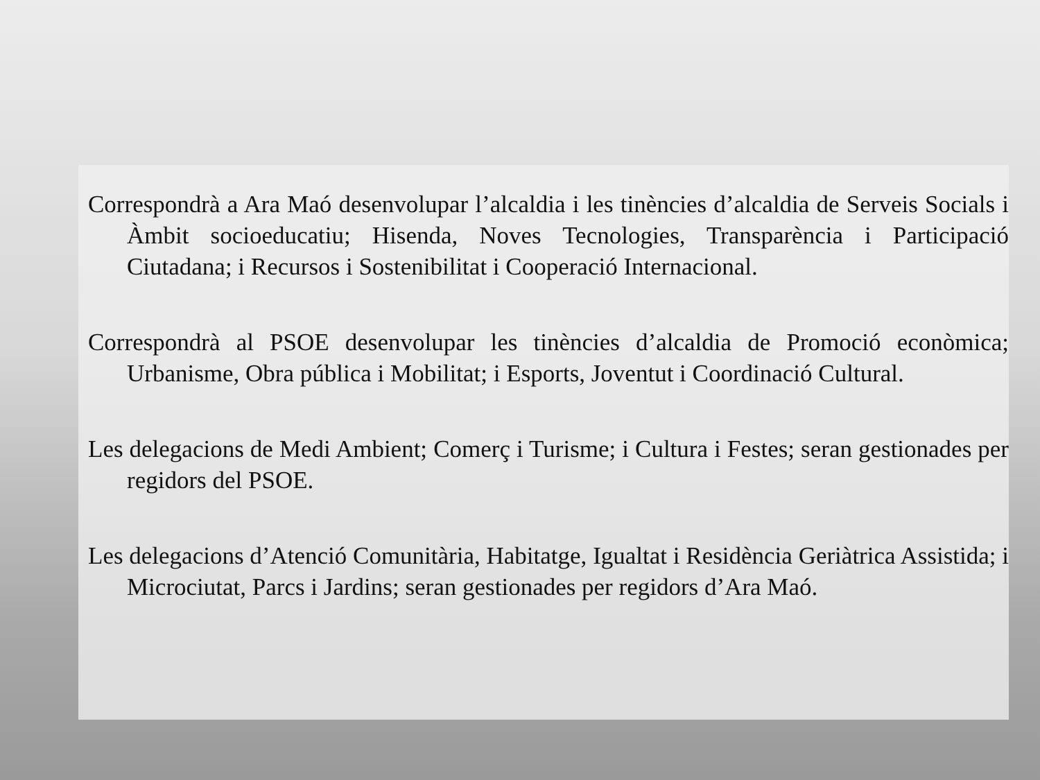Correspondrà a Ara Maó desenvolupar l’alcaldia i les tinències d’alcaldia de Serveis Socials i Àmbit socioeducatiu; Hisenda, Noves Tecnologies, Transparència i Participació Ciutadana; i Recursos i Sostenibilitat i Cooperació Internacional.
Correspondrà al PSOE desenvolupar les tinències d’alcaldia de Promoció econòmica; Urbanisme, Obra pública i Mobilitat; i Esports, Joventut i Coordinació Cultural.
Les delegacions de Medi Ambient; Comerç i Turisme; i Cultura i Festes; seran gestionades per regidors del PSOE.
Les delegacions d’Atenció Comunitària, Habitatge, Igualtat i Residència Geriàtrica Assistida; i Microciutat, Parcs i Jardins; seran gestionades per regidors d’Ara Maó.